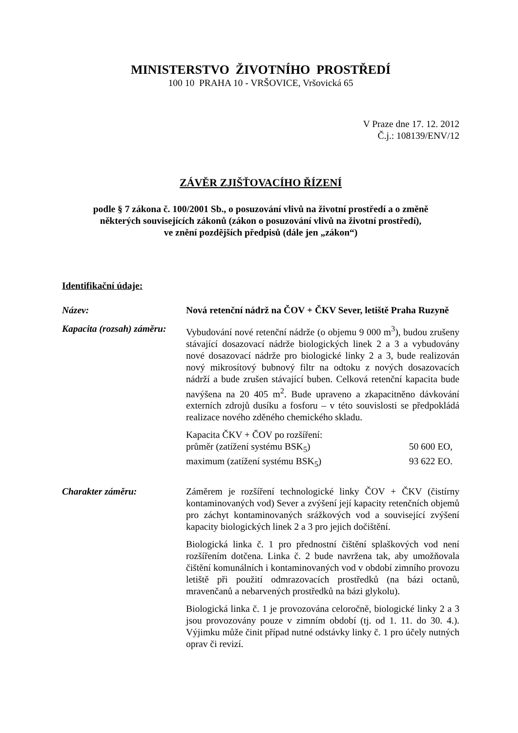MINISTERSTVO ŽIVOTNÍHO PROSTŘEDÍ
100 10 PRAHA 10 - VRŠOVICE, Vršovická 65
V Praze dne 17. 12. 2012
Č.j.: 108139/ENV/12
ZÁVĚR ZJIŠŤOVACÍHO ŘÍZENÍ
podle § 7 zákona č. 100/2001 Sb., o posuzování vlivů na životní prostředí a o změně
některých souvisejících zákonů (zákon o posuzování vlivů na životní prostředí),
ve znění pozdějších předpisů (dále jen „zákon“)
Identifikační údaje:
Název: Nová retenční nádrž na ČOV + ČKV Sever, letiště Praha Ruzyně
Kapacita (rozsah) záměru:
Vybudování nové retenční nádrže (o objemu 9 000 m<sup>3</sup>), budou zrušeny stávající dosazovací nádrže biologických linek 2 a 3 a vybudovány nové dosazovací nádrže pro biologické linky 2 a 3, bude realizován nový mikrosítový bubnový filtr na odtoku z nových dosazovacích nádrží a bude zrušen stávající buben. Celková retenční kapacita bude navýšena na 20 405 m<sup>2</sup>. Bude upraveno a zkapacitněno dávkování externích zdrojů dusíku a fosforu – v této souvislosti se předpokládá realizace nového zděného chemického skladu.
Kapacita ČKV + ČOV po rozšíření:
průměr (zatížení systému BSK<sub>5</sub>) 50 600 EO,
maximum (zatížení systému BSK<sub>5</sub>) 93 622 EO.
Charakter záměru: Záměrem je rozšíření technologické linky ČOV + ČKV (čistírny kontaminovaných vod) Sever a zvýšení její kapacity retenčních objemů pro záchyt kontaminovaných srážkových vod a související zvýšení kapacity biologických linek 2 a 3 pro jejich dočištění.
Biologická linka č. 1 pro přednostní čištění splaškových vod není rozšířením dotčena. Linka č. 2 bude navržena tak, aby umožňovala čištění komunálních i kontaminovaných vod v období zimního provozu letiště při použití odmrazovacích prostředků (na bázi octanů, mravenčanů a nebarvených prostředků na bázi glykolu).
Biologická linka č. 1 je provozována celoročně, biologické linky 2 a 3 jsou provozovány pouze v zimním období (tj. od 1. 11. do 30. 4.). Výjimku může činit případ nutné odstávky linky č. 1 pro účely nutných oprav či revizí.